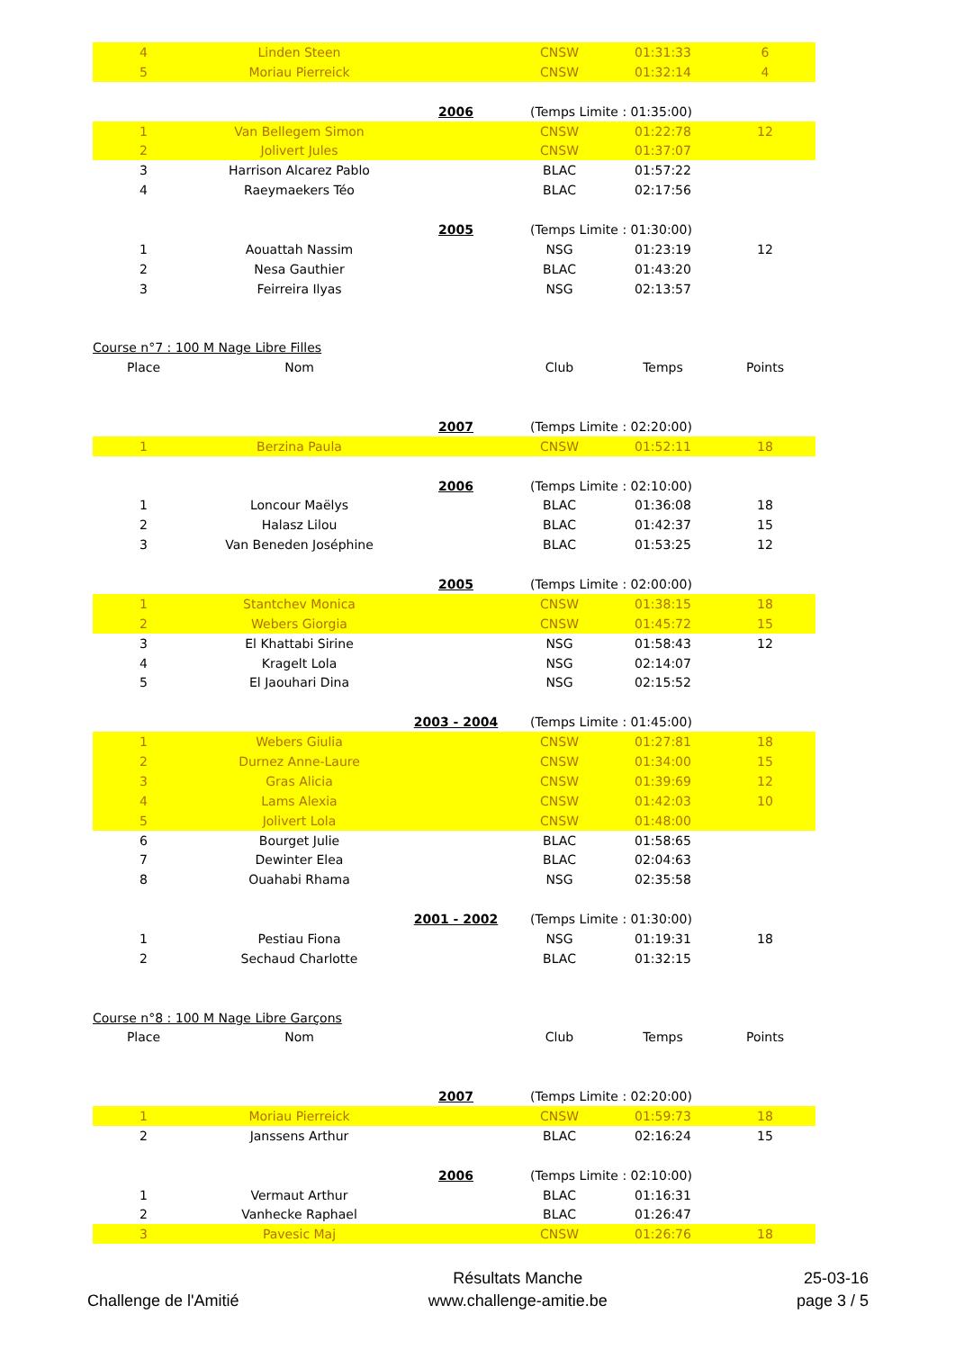| 4 | Linden Steen | | CNSW | 01:31:33 | 6 |
| 5 | Moriau Pierreick | | CNSW | 01:32:14 | 4 |
| | | 2006 | (Temps Limite : 01:35:00) | | |
| 1 | Van Bellegem Simon | | CNSW | 01:22:78 | 12 |
| 2 | Jolivert Jules | | CNSW | 01:37:07 | |
| 3 | Harrison Alcarez Pablo | | BLAC | 01:57:22 | |
| 4 | Raeymaekers Téo | | BLAC | 02:17:56 | |
| | | 2005 | (Temps Limite : 01:30:00) | | |
| 1 | Aouattah Nassim | | NSG | 01:23:19 | 12 |
| 2 | Nesa Gauthier | | BLAC | 01:43:20 | |
| 3 | Feirreira Ilyas | | NSG | 02:13:57 | |
| Course n°7 : 100 M Nage Libre Filles | | | | | |
| Place | Nom | | Club | Temps | Points |
| | | 2007 | (Temps Limite : 02:20:00) | | |
| 1 | Berzina Paula | | CNSW | 01:52:11 | 18 |
| | | 2006 | (Temps Limite : 02:10:00) | | |
| 1 | Loncour Maëlys | | BLAC | 01:36:08 | 18 |
| 2 | Halasz Lilou | | BLAC | 01:42:37 | 15 |
| 3 | Van Beneden Joséphine | | BLAC | 01:53:25 | 12 |
| | | 2005 | (Temps Limite : 02:00:00) | | |
| 1 | Stantchev Monica | | CNSW | 01:38:15 | 18 |
| 2 | Webers Giorgia | | CNSW | 01:45:72 | 15 |
| 3 | El Khattabi Sirine | | NSG | 01:58:43 | 12 |
| 4 | Kragelt Lola | | NSG | 02:14:07 | |
| 5 | El Jaouhari Dina | | NSG | 02:15:52 | |
| | | 2003 - 2004 | (Temps Limite : 01:45:00) | | |
| 1 | Webers Giulia | | CNSW | 01:27:81 | 18 |
| 2 | Durnez Anne-Laure | | CNSW | 01:34:00 | 15 |
| 3 | Gras Alicia | | CNSW | 01:39:69 | 12 |
| 4 | Lams Alexia | | CNSW | 01:42:03 | 10 |
| 5 | Jolivert Lola | | CNSW | 01:48:00 | |
| 6 | Bourget Julie | | BLAC | 01:58:65 | |
| 7 | Dewinter Elea | | BLAC | 02:04:63 | |
| 8 | Ouahabi Rhama | | NSG | 02:35:58 | |
| | | 2001 - 2002 | (Temps Limite : 01:30:00) | | |
| 1 | Pestiau Fiona | | NSG | 01:19:31 | 18 |
| 2 | Sechaud Charlotte | | BLAC | 01:32:15 | |
| Course n°8 : 100 M Nage Libre Garçons | | | | | |
| Place | Nom | | Club | Temps | Points |
| | | 2007 | (Temps Limite : 02:20:00) | | |
| 1 | Moriau Pierreick | | CNSW | 01:59:73 | 18 |
| 2 | Janssens Arthur | | BLAC | 02:16:24 | 15 |
| | | 2006 | (Temps Limite : 02:10:00) | | |
| 1 | Vermaut Arthur | | BLAC | 01:16:31 | |
| 2 | Vanhecke Raphael | | BLAC | 01:26:47 | |
| 3 | Pavesic Maj | | CNSW | 01:26:76 | 18 |
Challenge de l'Amitié Résultats Manche
www.challenge-amitie.be
25-03-16
page 3 / 5